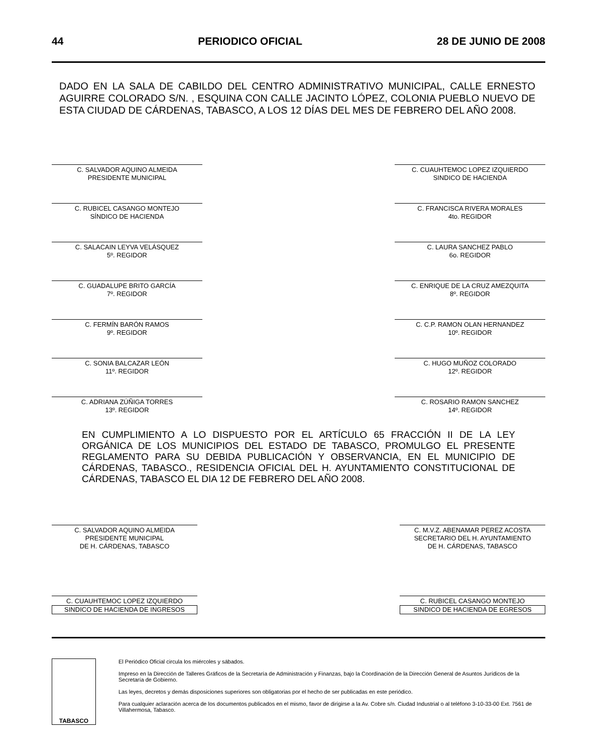44 PERIODICO OFICIAL 28 DE JUNIO DE 2008
DADO EN LA SALA DE CABILDO DEL CENTRO ADMINISTRATIVO MUNICIPAL, CALLE ERNESTO AGUIRRE COLORADO S/N. , ESQUINA CON CALLE JACINTO LÓPEZ, COLONIA PUEBLO NUEVO DE ESTA CIUDAD DE CÁRDENAS, TABASCO, A LOS 12 DÍAS DEL MES DE FEBRERO DEL AÑO 2008.
C. SALVADOR AQUINO ALMEIDA
PRESIDENTE MUNICIPAL
C. RUBICEL CASANGO MONTEJO
SÍNDICO DE HACIENDA
C. SALACAIN LEYVA VELÁSQUEZ
5º. REGIDOR
C. GUADALUPE BRITO GARCÍA
7º. REGIDOR
C. FERMÍN BARÓN RAMOS
9º. REGIDOR
C. SONIA BALCAZAR LEÓN
11º. REGIDOR
C. ADRIANA ZÚÑIGA TORRES
13º. REGIDOR
C. CUAUHTEMOC LOPEZ IZQUIERDO
SINDICO DE HACIENDA
C. FRANCISCA RIVERA MORALES
4to. REGIDOR
C. LAURA SANCHEZ PABLO
6o. REGIDOR
C. ENRIQUE DE LA CRUZ AMEZQUITA
8º. REGIDOR
C. C.P. RAMON OLAN HERNANDEZ
10º. REGIDOR
C. HUGO MUÑOZ COLORADO
12º. REGIDOR
C. ROSARIO RAMON SANCHEZ
14º. REGIDOR
EN CUMPLIMIENTO A LO DISPUESTO POR EL ARTÍCULO 65 FRACCIÓN II DE LA LEY ORGÁNICA DE LOS MUNICIPIOS DEL ESTADO DE TABASCO, PROMULGO EL PRESENTE REGLAMENTO PARA SU DEBIDA PUBLICACIÓN Y OBSERVANCIA, EN EL MUNICIPIO DE CÁRDENAS, TABASCO., RESIDENCIA OFICIAL DEL H. AYUNTAMIENTO CONSTITUCIONAL DE CÁRDENAS, TABASCO EL DIA 12 DE FEBRERO DEL AÑO 2008.
C. SALVADOR AQUINO ALMEIDA
PRESIDENTE MUNICIPAL
DE H. CÁRDENAS, TABASCO
C. M.V.Z. ABENAMAR PEREZ ACOSTA
SECRETARIO DEL H. AYUNTAMIENTO
DE H. CÁRDENAS, TABASCO
C. CUAUHTEMOC LOPEZ IZQUIERDO
SINDICO DE HACIENDA DE INGRESOS
C. RUBICEL CASANGO MONTEJO
SINDICO DE HACIENDA DE EGRESOS
TABASCO
El Periódico Oficial circula los miércoles y sábados.
Impreso en la Dirección de Talleres Gráficos de la Secretaría de Administración y Finanzas, bajo la Coordinación de la Dirección General de Asuntos Jurídicos de la Secretaría de Gobierno.
Las leyes, decretos y demás disposiciones superiores son obligatorias por el hecho de ser publicadas en este periódico.
Para cualquier aclaración acerca de los documentos publicados en el mismo, favor de dirigirse a la Av. Cobre s/n. Ciudad Industrial o al teléfono 3-10-33-00 Ext. 7561 de Villahermosa, Tabasco.